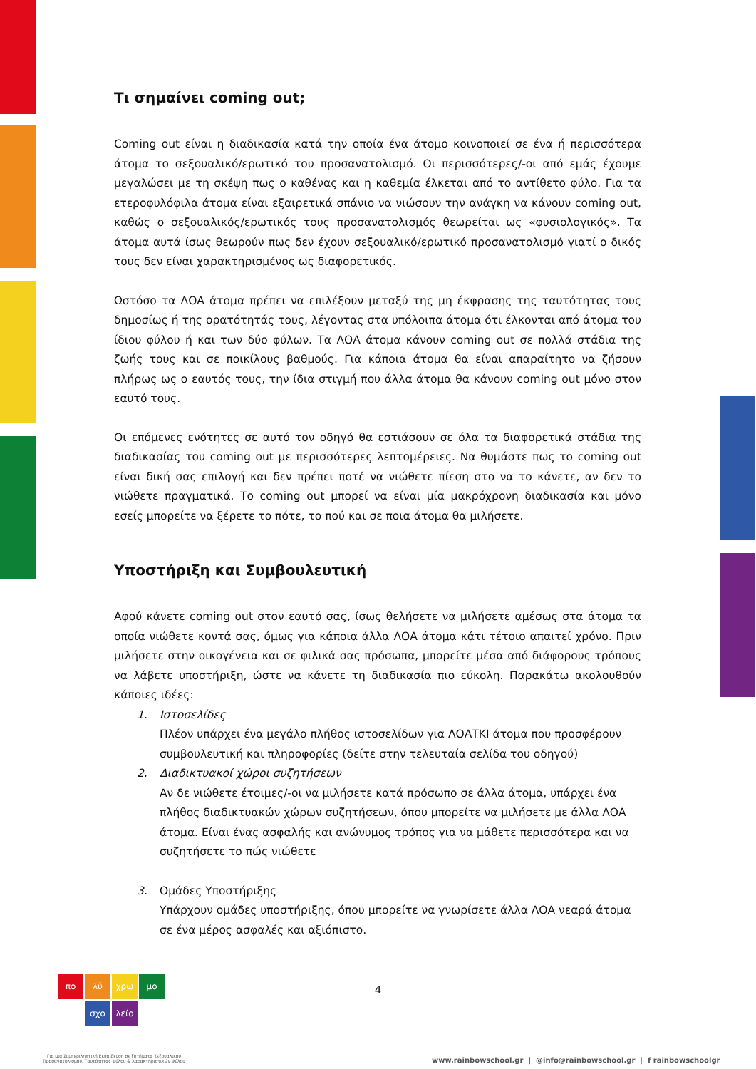Τι σημαίνει coming out;
Coming out είναι η διαδικασία κατά την οποία ένα άτομο κοινοποιεί σε ένα ή περισσότερα άτομα το σεξουαλικό/ερωτικό του προσανατολισμό. Οι περισσότερες/-οι από εμάς έχουμε μεγαλώσει με τη σκέψη πως ο καθένας και η καθεμία έλκεται από το αντίθετο φύλο. Για τα ετεροφυλόφιλα άτομα είναι εξαιρετικά σπάνιο να νιώσουν την ανάγκη να κάνουν coming out, καθώς ο σεξουαλικός/ερωτικός τους προσανατολισμός θεωρείται ως «φυσιολογικός». Τα άτομα αυτά ίσως θεωρούν πως δεν έχουν σεξουαλικό/ερωτικό προσανατολισμό γιατί ο δικός τους δεν είναι χαρακτηρισμένος ως διαφορετικός.
Ωστόσο τα ΛΟΑ άτομα πρέπει να επιλέξουν μεταξύ της μη έκφρασης της ταυτότητας τους δημοσίως ή της ορατότητάς τους, λέγοντας στα υπόλοιπα άτομα ότι έλκονται από άτομα του ίδιου φύλου ή και των δύο φύλων. Τα ΛΟΑ άτομα κάνουν coming out σε πολλά στάδια της ζωής τους και σε ποικίλους βαθμούς. Για κάποια άτομα θα είναι απαραίτητο να ζήσουν πλήρως ως ο εαυτός τους, την ίδια στιγμή που άλλα άτομα θα κάνουν coming out μόνο στον εαυτό τους.
Οι επόμενες ενότητες σε αυτό τον οδηγό θα εστιάσουν σε όλα τα διαφορετικά στάδια της διαδικασίας του coming out με περισσότερες λεπτομέρειες. Να θυμάστε πως το coming out είναι δική σας επιλογή και δεν πρέπει ποτέ να νιώθετε πίεση στο να το κάνετε, αν δεν το νιώθετε πραγματικά. Το coming out μπορεί να είναι μία μακρόχρονη διαδικασία και μόνο εσείς μπορείτε να ξέρετε το πότε, το πού και σε ποια άτομα θα μιλήσετε.
Υποστήριξη και Συμβουλευτική
Αφού κάνετε coming out στον εαυτό σας, ίσως θελήσετε να μιλήσετε αμέσως στα άτομα τα οποία νιώθετε κοντά σας, όμως για κάποια άλλα ΛΟΑ άτομα κάτι τέτοιο απαιτεί χρόνο. Πριν μιλήσετε στην οικογένεια και σε φιλικά σας πρόσωπα, μπορείτε μέσα από διάφορους τρόπους να λάβετε υποστήριξη, ώστε να κάνετε τη διαδικασία πιο εύκολη. Παρακάτω ακολουθούν κάποιες ιδέες:
1. Ιστοσελίδες
Πλέον υπάρχει ένα μεγάλο πλήθος ιστοσελίδων για ΛΟΑΤΚΙ άτομα που προσφέρουν συμβουλευτική και πληροφορίες (δείτε στην τελευταία σελίδα του οδηγού)
2. Διαδικτυακοί χώροι συζητήσεων
Αν δε νιώθετε έτοιμες/-οι να μιλήσετε κατά πρόσωπο σε άλλα άτομα, υπάρχει ένα πλήθος διαδικτυακών χώρων συζητήσεων, όπου μπορείτε να μιλήσετε με άλλα ΛΟΑ άτομα. Είναι ένας ασφαλής και ανώνυμος τρόπος για να μάθετε περισσότερα και να συζητήσετε το πώς νιώθετε
3. Ομάδες Υποστήριξης
Υπάρχουν ομάδες υποστήριξης, όπου μπορείτε να γνωρίσετε άλλα ΛΟΑ νεαρά άτομα σε ένα μέρος ασφαλές και αξιόπιστο.
πο λύ χρω μο
σχο λείο
4
Για μια Συμπεριληπτική Εκπαίδευση σε ζητήματα Σεξουαλικού Προσανατολισμού, Ταυτότητας Φύλου & Χαρακτηριστικών Φύλου
www.rainbowschool.gr | @info@rainbowschool.gr | f rainbowschoolgr